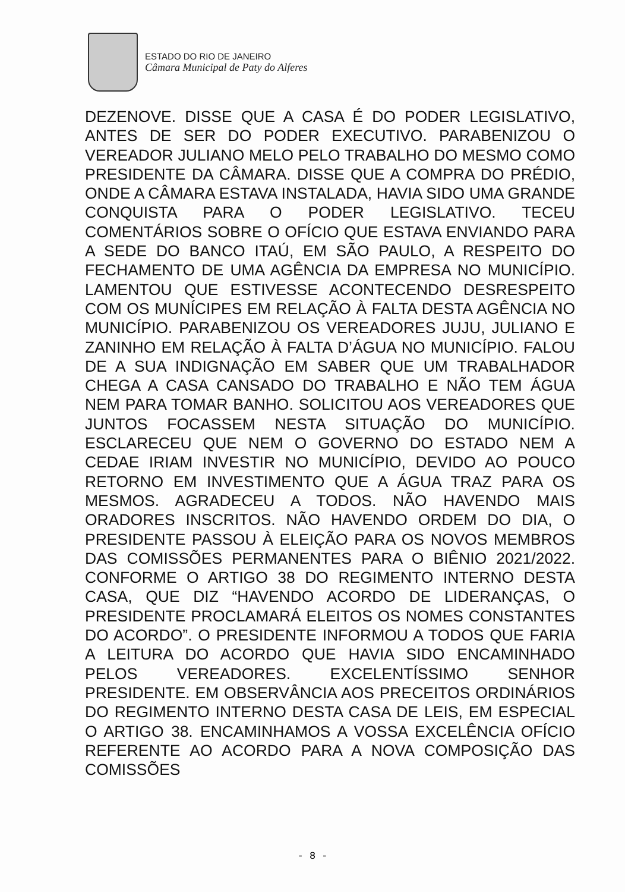ESTADO DO RIO DE JANEIRO
Câmara Municipal de Paty do Alferes
DEZENOVE. DISSE QUE A CASA É DO PODER LEGISLATIVO, ANTES DE SER DO PODER EXECUTIVO. PARABENIZOU O VEREADOR JULIANO MELO PELO TRABALHO DO MESMO COMO PRESIDENTE DA CÂMARA. DISSE QUE A COMPRA DO PRÉDIO, ONDE A CÂMARA ESTAVA INSTALADA, HAVIA SIDO UMA GRANDE CONQUISTA PARA O PODER LEGISLATIVO. TECEU COMENTÁRIOS SOBRE O OFÍCIO QUE ESTAVA ENVIANDO PARA A SEDE DO BANCO ITAÚ, EM SÃO PAULO, A RESPEITO DO FECHAMENTO DE UMA AGÊNCIA DA EMPRESA NO MUNICÍPIO. LAMENTOU QUE ESTIVESSE ACONTECENDO DESRESPEITO COM OS MUNÍCIPES EM RELAÇÃO À FALTA DESTA AGÊNCIA NO MUNICÍPIO. PARABENIZOU OS VEREADORES JUJU, JULIANO E ZANINHO EM RELAÇÃO À FALTA D’ÁGUA NO MUNICÍPIO. FALOU DE A SUA INDIGNAÇÃO EM SABER QUE UM TRABALHADOR CHEGA A CASA CANSADO DO TRABALHO E NÃO TEM ÁGUA NEM PARA TOMAR BANHO. SOLICITOU AOS VEREADORES QUE JUNTOS FOCASSEM NESTA SITUAÇÃO DO MUNICÍPIO. ESCLARECEU QUE NEM O GOVERNO DO ESTADO NEM A CEDAE IRIAM INVESTIR NO MUNICÍPIO, DEVIDO AO POUCO RETORNO EM INVESTIMENTO QUE A ÁGUA TRAZ PARA OS MESMOS. AGRADECEU A TODOS. NÃO HAVENDO MAIS ORADORES INSCRITOS. NÃO HAVENDO ORDEM DO DIA, O PRESIDENTE PASSOU À ELEIÇÃO PARA OS NOVOS MEMBROS DAS COMISSÕES PERMANENTES PARA O BIÊNIO 2021/2022. CONFORME O ARTIGO 38 DO REGIMENTO INTERNO DESTA CASA, QUE DIZ “HAVENDO ACORDO DE LIDERANÇAS, O PRESIDENTE PROCLAMARÁ ELEITOS OS NOMES CONSTANTES DO ACORDO”. O PRESIDENTE INFORMOU A TODOS QUE FARIA A LEITURA DO ACORDO QUE HAVIA SIDO ENCAMINHADO PELOS VEREADORES. EXCELENTÍSSIMO SENHOR PRESIDENTE. EM OBSERVÂNCIA AOS PRECEITOS ORDINÁRIOS DO REGIMENTO INTERNO DESTA CASA DE LEIS, EM ESPECIAL O ARTIGO 38. ENCAMINHAMOS A VOSSA EXCELÊNCIA OFÍCIO REFERENTE AO ACORDO PARA A NOVA COMPOSIÇÃO DAS COMISSÕES
- 8 -